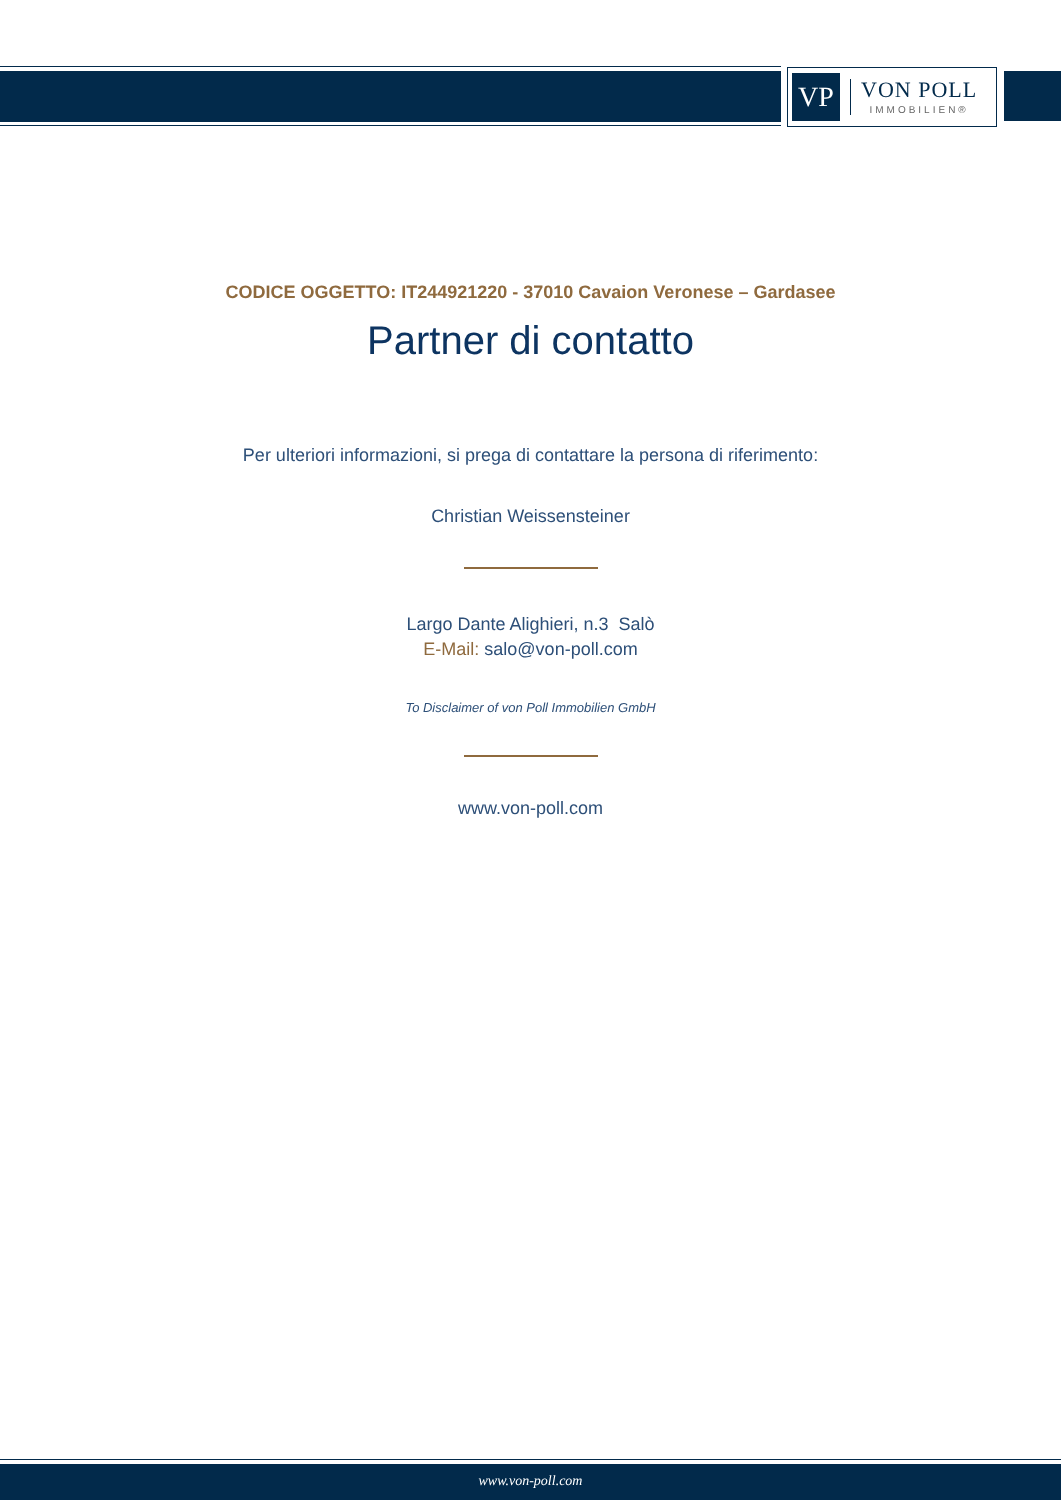VP
VON POLL
IMMOBILIEN®
CODICE OGGETTO: IT244921220 - 37010 Cavaion Veronese – Gardasee
Partner di contatto
Per ulteriori informazioni, si prega di contattare la persona di riferimento:
Christian Weissensteiner
Largo Dante Alighieri, n.3 Salò
E-Mail: salo@von-poll.com
To Disclaimer of von Poll Immobilien GmbH
www.von-poll.com
www.von-poll.com